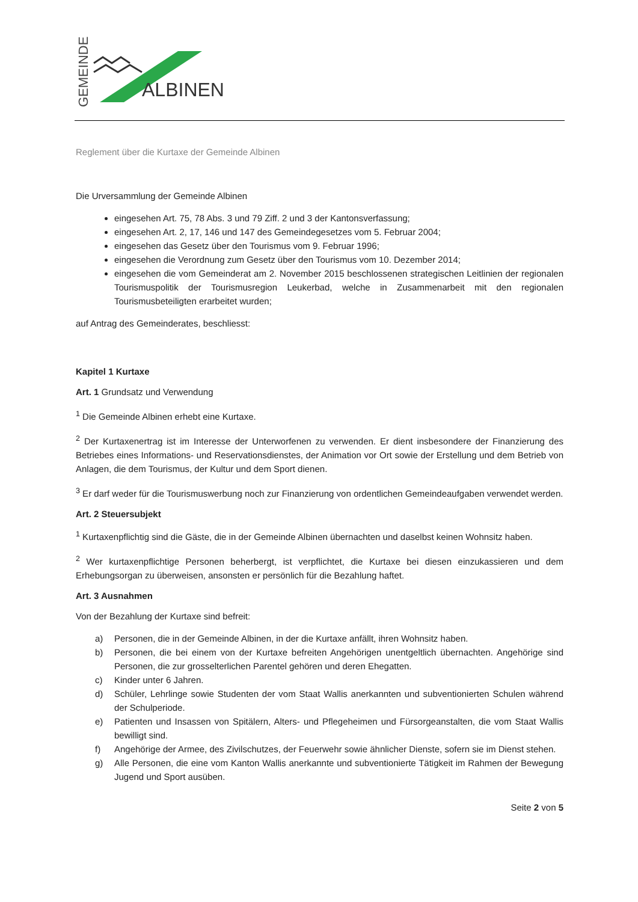GEMEINDE
ALBINEN
Reglement über die Kurtaxe der Gemeinde Albinen
Die Urversammlung der Gemeinde Albinen
eingesehen Art. 75, 78 Abs. 3 und 79 Ziff. 2 und 3 der Kantonsverfassung;
eingesehen Art. 2, 17, 146 und 147 des Gemeindegesetzes vom 5. Februar 2004;
eingesehen das Gesetz über den Tourismus vom 9. Februar 1996;
eingesehen die Verordnung zum Gesetz über den Tourismus vom 10. Dezember 2014;
eingesehen die vom Gemeinderat am 2. November 2015 beschlossenen strategischen Leitlinien der regionalen Tourismuspolitik der Tourismusregion Leukerbad, welche in Zusammenarbeit mit den regionalen Tourismusbeteiligten erarbeitet wurden;
auf Antrag des Gemeinderates, beschliesst:
Kapitel 1 Kurtaxe
Art. 1 Grundsatz und Verwendung
<sup>1</sup> Die Gemeinde Albinen erhebt eine Kurtaxe.
<sup>2</sup> Der Kurtaxenertrag ist im Interesse der Unterworfenen zu verwenden. Er dient insbesondere der Finanzierung des Betriebes eines Informations- und Reservationsdienstes, der Animation vor Ort sowie der Erstellung und dem Betrieb von Anlagen, die dem Tourismus, der Kultur und dem Sport dienen.
<sup>3</sup> Er darf weder für die Tourismuswerbung noch zur Finanzierung von ordentlichen Gemeindeaufgaben verwendet werden.
Art. 2 Steuersubjekt
<sup>1</sup> Kurtaxenpflichtig sind die Gäste, die in der Gemeinde Albinen übernachten und daselbst keinen Wohnsitz haben.
<sup>2</sup> Wer kurtaxenpflichtige Personen beherbergt, ist verpflichtet, die Kurtaxe bei diesen einzukassieren und dem Erhebungsorgan zu überweisen, ansonsten er persönlich für die Bezahlung haftet.
Art. 3 Ausnahmen
Von der Bezahlung der Kurtaxe sind befreit:
a) Personen, die in der Gemeinde Albinen, in der die Kurtaxe anfällt, ihren Wohnsitz haben.
b) Personen, die bei einem von der Kurtaxe befreiten Angehörigen unentgeltlich übernachten. Angehörige sind Personen, die zur grosselterlichen Parentel gehören und deren Ehegatten.
c) Kinder unter 6 Jahren.
d) Schüler, Lehrlinge sowie Studenten der vom Staat Wallis anerkannten und subventionierten Schulen während der Schulperiode.
e) Patienten und Insassen von Spitälern, Alters- und Pflegeheimen und Fürsorgeanstalten, die vom Staat Wallis bewilligt sind.
f) Angehörige der Armee, des Zivilschutzes, der Feuerwehr sowie ähnlicher Dienste, sofern sie im Dienst stehen.
g) Alle Personen, die eine vom Kanton Wallis anerkannte und subventionierte Tätigkeit im Rahmen der Bewegung Jugend und Sport ausüben.
Seite 2 von 5